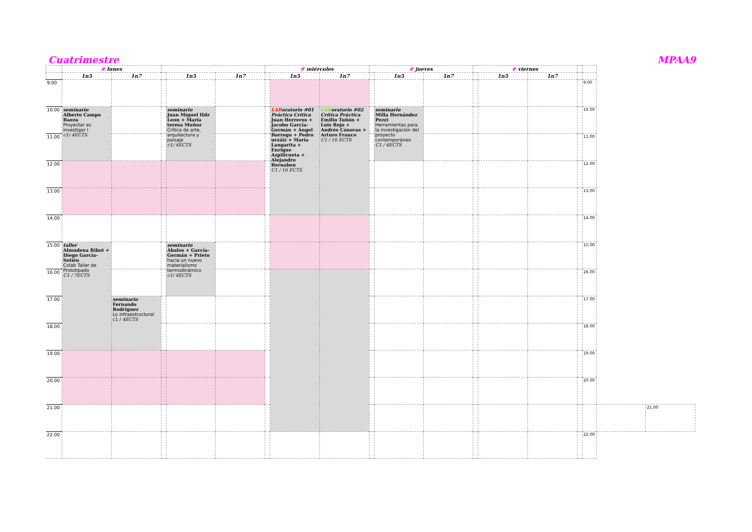Cuatrimestre MPAA9
| | # lunes | | | | | # miércoles | | | # jueves | | | # viernes | | | | | | |
| --- | --- | --- | --- | --- | --- | --- | --- | --- | --- | --- | --- | --- | --- | --- | --- | --- | --- | --- |
| | 1n5 | 1n7 | | 1n5 | 1n7 | | 1n5 | 1n7 | | 1n5 | 1n7 | | 1n5 | 1n7 | | | | |
| 9.00 | | | | | | | | | | | | | | | | 9.00 | | |
| 10.00 | seminario Alberto Campo Baeza Proyectar es investigar I c1/ 4ECTS | | | seminario Juan Miguel Hdz Leon + María teresa Muñoz Crítica de arte, arquitectura y paisaje c1/ 4ECTS | | | LAB oratorio #01 Práctica Crítica Juan Herreros + Jacobo García-Germán + Ángel Borrego + Pedro urzáiz + María Langarita + Enrique Azpilicueta + Alejandro Bernabeu C1 / 16 ECTS | LAB oratorio #02 Crítica Práctica Emilio Tuñón + Luis Rojo + Andrés Cánovas + Arturo Franco C1 / 16 ECTS | | seminario Milla Hernández Pezzi Herramientas para la investigación del proyecto contemporáneo C1 / 4ECTS | | | | | | 10.00 | | |
| 11.00 | | | | | | | | | | | | | | | | 11.00 | | |
| 12.00 | | | | | | | | | | | | | | | | 12.00 | | |
| 13.00 | | | | | | | | | | | | | | | | 13.00 | | |
| 14.00 | | | | | | | | | | | | | | | | 14.00 | | |
| 15.00 | taller Almudena Ribot + Diego García-Setién Colab Taller de Prototipado C1 / 7ECTS | | | seminario Ábalos + García-Germán + Prieto hacia un nuevo materialismo termodinámico c1/ 4ECTS | | | | | | | | | | | | 15.00 | | |
| 16.00 | | | | | | | | | | | | | | | | 16.00 | | |
| 17.00 | | seminario Fernando Rodríguez Lo infraestructural c1 / 4ECTS | | | | | | | | | | | | | | 17.00 | | |
| 18.00 | | | | | | | | | | | | | | | | 18.00 | | |
| 19.00 | | | | | | | | | | | | | | | | 19.00 | | |
| 20.00 | | | | | | | | | | | | | | | | 20.00 | | |
| 21.00 | | | | | | | | | | | | | | | | | | 21.00 |
| 22.00 | | | | | | | | | | | | | | | | 22.00 | | |